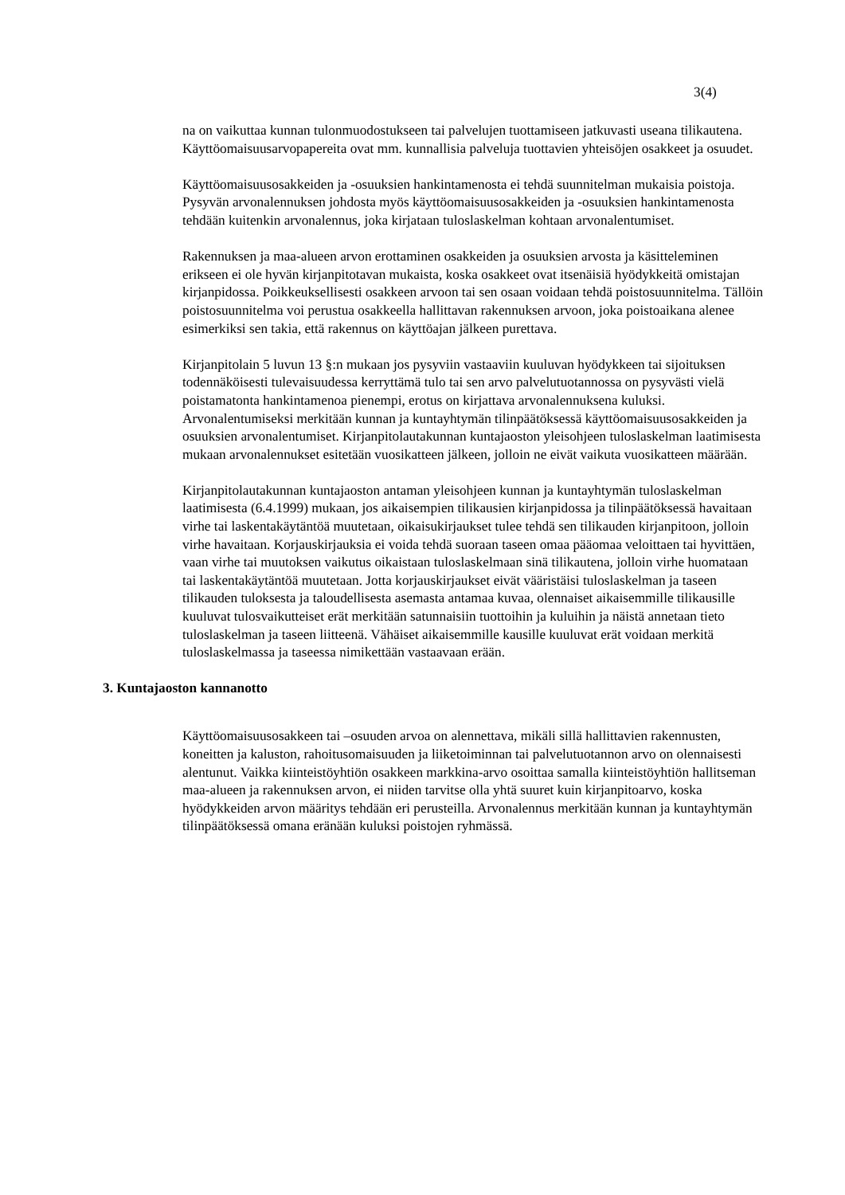3(4)
na on vaikuttaa kunnan tulonmuodostukseen tai palvelujen tuottamiseen jatkuvasti useana tilikautena. Käyttöomaisuusarvopapereita ovat mm. kunnallisia palveluja tuottavien yhteisöjen osakkeet ja osuudet.
Käyttöomaisuusosakkeiden ja -osuuksien hankintamenosta ei tehdä suunnitelman mukaisia poistoja. Pysyvän arvonalennuksen johdosta myös käyttöomaisuusosakkeiden ja -osuuksien hankintamenosta tehdään kuitenkin arvonalennus, joka kirjataan tuloslaskelman kohtaan arvonalentumiset.
Rakennuksen ja maa-alueen arvon erottaminen osakkeiden ja osuuksien arvosta ja käsitteleminen erikseen ei ole hyvän kirjanpitotavan mukaista, koska osakkeet ovat itsenäisiä hyödykkeitä omistajan kirjanpidossa. Poikkeuksellisesti osakkeen arvoon tai sen osaan voidaan tehdä poistosuunnitelma. Tällöin poistosuunnitelma voi perustua osakkeella hallittavan rakennuksen arvoon, joka poistoaikana alenee esimerkiksi sen takia, että rakennus on käyttöajan jälkeen purettava.
Kirjanpitolain 5 luvun 13 §:n mukaan jos pysyviin vastaaviin kuuluvan hyödykkeen tai sijoituksen todennäköisesti tulevaisuudessa kerryttämä tulo tai sen arvo palvelutuotannossa on pysyvästi vielä poistamatonta hankintamenoa pienempi, erotus on kirjattava arvonalennuksena kuluksi. Arvonalentumiseksi merkitään kunnan ja kuntayhtymän tilinpäätöksessä käyttöomaisuusosakkeiden ja osuuksien arvonalentumiset. Kirjanpitolautakunnan kuntajaoston yleisohjeen tuloslaskelman laatimisesta mukaan arvonalennukset esitetään vuosikatteen jälkeen, jolloin ne eivät vaikuta vuosikatteen määrään.
Kirjanpitolautakunnan kuntajaoston antaman yleisohjeen kunnan ja kuntayhtymän tuloslaskelman laatimisesta (6.4.1999) mukaan, jos aikaisempien tilikausien kirjanpidossa ja tilinpäätöksessä havaitaan virhe tai laskentakäytäntöä muutetaan, oikaisukirjaukset tulee tehdä sen tilikauden kirjanpitoon, jolloin virhe havaitaan. Korjauskirjauksia ei voida tehdä suoraan taseen omaa pääomaa veloittaen tai hyvittäen, vaan virhe tai muutoksen vaikutus oikaistaan tuloslaskelmaan sinä tilikautena, jolloin virhe huomataan tai laskentakäytäntöä muutetaan. Jotta korjauskirjaukset eivät vääristäisi tuloslaskelman ja taseen tilikauden tuloksesta ja taloudellisesta asemasta antamaa kuvaa, olennaiset aikaisemmille tilikausille kuuluvat tulosvaikutteiset erät merkitään satunnaisiin tuottoihin ja kuluihin ja näistä annetaan tieto tuloslaskelman ja taseen liitteenä. Vähäiset aikaisemmille kausille kuuluvat erät voidaan merkitä tuloslaskelmassa ja taseessa nimikettään vastaavaan erään.
3. Kuntajaoston kannanotto
Käyttöomaisuusosakkeen tai –osuuden arvoa on alennettava, mikäli sillä hallittavien rakennusten, koneitten ja kaluston, rahoitusomaisuuden ja liiketoiminnan tai palvelutuotannon arvo on olennaisesti alentunut. Vaikka kiinteistöyhtiön osakkeen markkina-arvo osoittaa samalla kiinteistöyhtiön hallitseman maa-alueen ja rakennuksen arvon, ei niiden tarvitse olla yhtä suuret kuin kirjanpitoarvo, koska hyödykkeiden arvon määritys tehdään eri perusteilla. Arvonalennus merkitään kunnan ja kuntayhtymän tilinpäätöksessä omana eränään kuluksi poistojen ryhmässä.